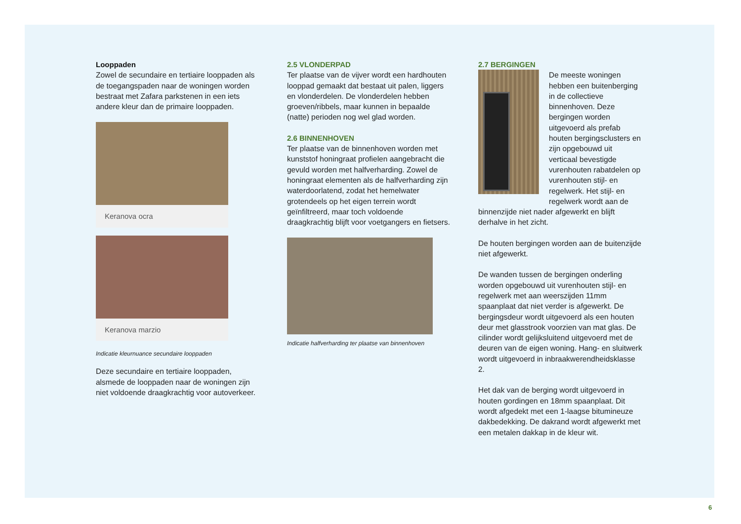Looppaden
Zowel de secundaire en tertiaire looppaden als de toegangspaden naar de woningen worden bestraat met Zafara parkstenen in een iets andere kleur dan de primaire looppaden.
Keranova ocra
Keranova marzio
Indicatie kleurnuance secundaire looppaden
Deze secundaire en tertiaire looppaden, alsmede de looppaden naar de woningen zijn niet voldoende draagkrachtig voor autoverkeer.
2.5 VLONDERPAD
Ter plaatse van de vijver wordt een hardhouten looppad gemaakt dat bestaat uit palen, liggers en vlonderdelen. De vlonderdelen hebben groeven/ribbels, maar kunnen in bepaalde (natte) perioden nog wel glad worden.
2.6 BINNENHOVEN
Ter plaatse van de binnenhoven worden met kunststof honingraat profielen aangebracht die gevuld worden met halfverharding. Zowel de honingraat elementen als de halfverharding zijn waterdoorlatend, zodat het hemelwater grotendeels op het eigen terrein wordt geïnfiltreerd, maar toch voldoende draagkrachtig blijft voor voetgangers en fietsers.
Indicatie halfverharding ter plaatse van binnenhoven
2.7 BERGINGEN
De meeste woningen hebben een buitenberging in de collectieve binnenhoven. Deze bergingen worden uitgevoerd als prefab houten bergingsclusters en zijn opgebouwd uit verticaal bevestigde vurenhouten rabatdelen op vurenhouten stijl- en regelwerk. Het stijl- en regelwerk wordt aan de binnenzijde niet nader afgewerkt en blijft derhalve in het zicht.
De houten bergingen worden aan de buitenzijde niet afgewerkt.
De wanden tussen de bergingen onderling worden opgebouwd uit vurenhouten stijl- en regelwerk met aan weerszijden 11mm spaanplaat dat niet verder is afgewerkt. De bergingsdeur wordt uitgevoerd als een houten deur met glasstrook voorzien van mat glas. De cilinder wordt gelijksluitend uitgevoerd met de deuren van de eigen woning. Hang- en sluitwerk wordt uitgevoerd in inbraakwerendheidsklasse 2.
Het dak van de berging wordt uitgevoerd in houten gordingen en 18mm spaanplaat. Dit wordt afgedekt met een 1-laagse bitumineuze dakbedekking. De dakrand wordt afgewerkt met een metalen dakkap in de kleur wit.
6